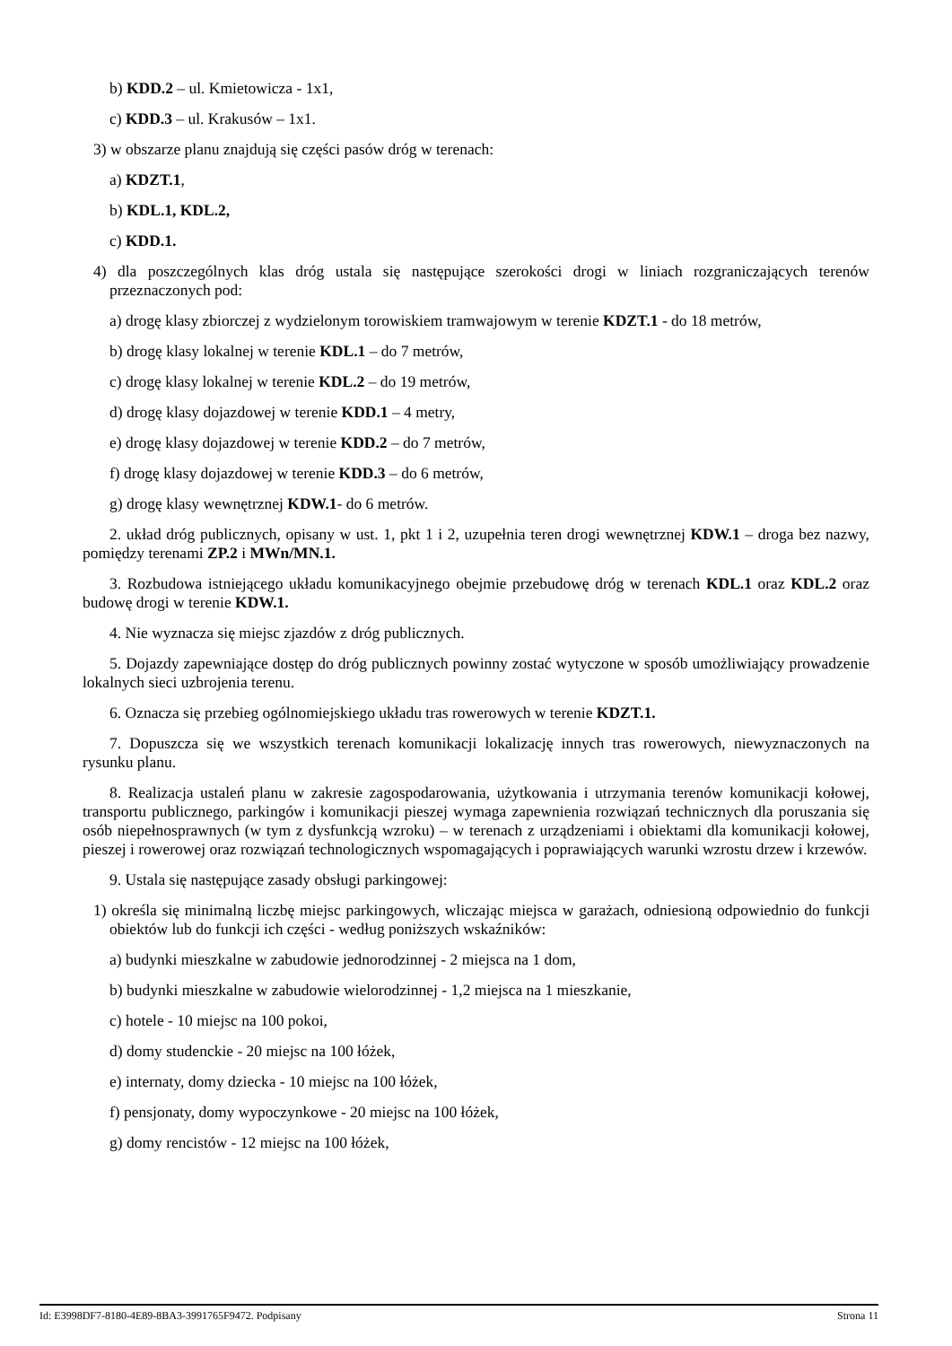b) KDD.2 – ul. Kmietowicza - 1x1,
c) KDD.3 – ul. Krakusów – 1x1.
3) w obszarze planu znajdują się części pasów dróg w terenach:
a) KDZT.1,
b) KDL.1, KDL.2,
c) KDD.1.
4) dla poszczególnych klas dróg ustala się następujące szerokości drogi w liniach rozgraniczających terenów przeznaczonych pod:
a) drogę klasy zbiorczej z wydzielonym torowiskiem tramwajowym w terenie KDZT.1 - do 18 metrów,
b) drogę klasy lokalnej w terenie KDL.1 – do 7 metrów,
c) drogę klasy lokalnej w terenie KDL.2 – do 19 metrów,
d) drogę klasy dojazdowej w terenie KDD.1 – 4 metry,
e) drogę klasy dojazdowej w terenie KDD.2 – do 7 metrów,
f) drogę klasy dojazdowej w terenie KDD.3 – do 6 metrów,
g) drogę klasy wewnętrznej KDW.1- do 6 metrów.
2. układ dróg publicznych, opisany w ust. 1, pkt 1 i 2, uzupełnia teren drogi wewnętrznej KDW.1 – droga bez nazwy, pomiędzy terenami ZP.2 i MWn/MN.1.
3. Rozbudowa istniejącego układu komunikacyjnego obejmie przebudowę dróg w terenach KDL.1 oraz KDL.2 oraz budowę drogi w terenie KDW.1.
4. Nie wyznacza się miejsc zjazdów z dróg publicznych.
5. Dojazdy zapewniające dostęp do dróg publicznych powinny zostać wytyczone w sposób umożliwiający prowadzenie lokalnych sieci uzbrojenia terenu.
6. Oznacza się przebieg ogólnomiejskiego układu tras rowerowych w terenie KDZT.1.
7. Dopuszcza się we wszystkich terenach komunikacji lokalizację innych tras rowerowych, niewyznaczonych na rysunku planu.
8. Realizacja ustaleń planu w zakresie zagospodarowania, użytkowania i utrzymania terenów komunikacji kołowej, transportu publicznego, parkingów i komunikacji pieszej wymaga zapewnienia rozwiązań technicznych dla poruszania się osób niepełnosprawnych (w tym z dysfunkcją wzroku) – w terenach z urządzeniami i obiektami dla komunikacji kołowej, pieszej i rowerowej oraz rozwiązań technologicznych wspomagających i poprawiających warunki wzrostu drzew i krzewów.
9. Ustala się następujące zasady obsługi parkingowej:
1) określa się minimalną liczbę miejsc parkingowych, wliczając miejsca w garażach, odniesioną odpowiednio do funkcji obiektów lub do funkcji ich części - według poniższych wskaźników:
a) budynki mieszkalne w zabudowie jednorodzinnej - 2 miejsca na 1 dom,
b) budynki mieszkalne w zabudowie wielorodzinnej - 1,2 miejsca na 1 mieszkanie,
c) hotele - 10 miejsc na 100 pokoi,
d) domy studenckie - 20 miejsc na 100 łóżek,
e) internaty, domy dziecka - 10 miejsc na 100 łóżek,
f) pensjonaty, domy wypoczynkowe - 20 miejsc na 100 łóżek,
g) domy rencistów - 12 miejsc na 100 łóżek,
Id: E3998DF7-8180-4E89-8BA3-3991765F9472. Podpisany Strona 11